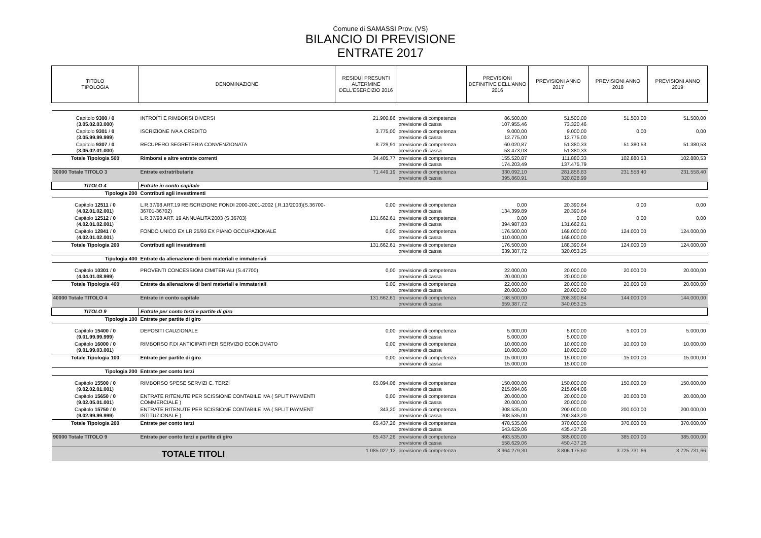Comune di SAMASSI Prov. (VS)
BILANCIO DI PREVISIONE
ENTRATE 2017
| TITOLO TIPOLOGIA | DENOMINAZIONE | RESIDUI PRESUNTI ALTERMINE DELL'ESERCIZIO 2016 | | PREVISIONI DEFINITIVE DELL'ANNO 2016 | PREVISIONI ANNO 2017 | PREVISIONI ANNO 2018 | PREVISIONI ANNO 2019 |
| --- | --- | --- | --- | --- | --- | --- | --- |
| Capitolo 9300 / 0 ( 3.05.02.03.000 ) | INTROITI E RIMBORSI DIVERSI | 21.900,86 | previsione di competenza previsione di cassa | 86.500,00 107.955,46 | 51.500,00 73.320,46 | 51.500,00 | 51.500,00 |
| Capitolo 9301 / 0 ( 3.05.99.99.999 ) | ISCRIZIONE IVA A CREDITO | 3.775,00 | previsione di competenza previsione di cassa | 9.000,00 12.775,00 | 9.000,00 12.775,00 | 0,00 | 0,00 |
| Capitolo 9307 / 0 ( 3.05.02.01.000 ) | RECUPERO SEGRETERIA CONVENZIONATA | 8.729,91 | previsione di competenza previsione di cassa | 60.020,87 53.473,03 | 51.380,33 51.380,33 | 51.380,53 | 51.380,53 |
| Totale Tipologia 500 | Rimborsi e altre entrate correnti | 34.405,77 | previsione di competenza previsione di cassa | 155.520,87 174.203,49 | 111.880,33 137.475,79 | 102.880,53 | 102.880,53 |
| 30000 Totale TITOLO 3 | Entrate extratributarie | 71.449,19 | previsione di competenza previsione di cassa | 330.092,10 395.860,91 | 281.856,83 320.828,99 | 231.558,40 | 231.558,40 |
| TITOLO 4 | Entrate in conto capitale | | | | | | |
| Tipologia 200 | Contributi agli investimenti | | | | | | |
| Capitolo 12511 / 0 ( 4.02.01.02.001 ) | L.R.37/98 ART.19 REISCRIZIONE FONDI 2000-2001-2002 (.R.13/2003)(S.36700-36701-36702) | 0,00 | previsione di competenza previsione di cassa | 0,00 134.399,89 | 20.390,64 20.390,64 | 0,00 | 0,00 |
| Capitolo 12512 / 0 ( 4.02.01.02.001 ) | L.R.37/98 ART. 19 ANNUALITA'2003 (S.36703) | 131.662,61 | previsione di competenza previsione di cassa | 0,00 394.987,83 | 0,00 131.662,61 | 0,00 | 0,00 |
| Capitolo 12841 / 0 ( 4.02.01.02.001 ) | FONDO UNICO EX LR 25/93 EX PIANO OCCUPAZIONALE | 0,00 | previsione di competenza previsione di cassa | 176.500,00 110.000,00 | 168.000,00 168.000,00 | 124.000,00 | 124.000,00 |
| Totale Tipologia 200 | Contributi agli investimenti | 131.662,61 | previsione di competenza previsione di cassa | 176.500,00 639.387,72 | 188.390,64 320.053,25 | 124.000,00 | 124.000,00 |
| Tipologia 400 | Entrate da alienazione di beni materiali e immateriali | | | | | | |
| Capitolo 10301 / 0 ( 4.04.01.08.999 ) | PROVENTI CONCESSIONI CIMITERIALI (S.47700) | 0,00 | previsione di competenza previsione di cassa | 22.000,00 20.000,00 | 20.000,00 20.000,00 | 20.000,00 | 20.000,00 |
| Totale Tipologia 400 | Entrate da alienazione di beni materiali e immateriali | 0,00 | previsione di competenza previsione di cassa | 22.000,00 20.000,00 | 20.000,00 20.000,00 | 20.000,00 | 20.000,00 |
| 40000 Totale TITOLO 4 | Entrate in conto capitale | 131.662,61 | previsione di competenza previsione di cassa | 198.500,00 659.387,72 | 208.390,64 340.053,25 | 144.000,00 | 144.000,00 |
| TITOLO 9 | Entrate per conto terzi e partite di giro | | | | | | |
| Tipologia 100 | Entrate per partite di giro | | | | | | |
| Capitolo 15400 / 0 ( 9.01.99.99.999 ) | DEPOSITI CAUZIONALE | 0,00 | previsione di competenza previsione di cassa | 5.000,00 5.000,00 | 5.000,00 5.000,00 | 5.000,00 | 5.000,00 |
| Capitolo 16000 / 0 ( 9.01.99.03.001 ) | RIMBORSO F.DI ANTICIPATI PER SERVIZIO ECONOMATO | 0,00 | previsione di competenza previsione di cassa | 10.000,00 10.000,00 | 10.000,00 10.000,00 | 10.000,00 | 10.000,00 |
| Totale Tipologia 100 | Entrate per partite di giro | 0,00 | previsione di competenza previsione di cassa | 15.000,00 15.000,00 | 15.000,00 15.000,00 | 15.000,00 | 15.000,00 |
| Tipologia 200 | Entrate per conto terzi | | | | | | |
| Capitolo 15500 / 0 ( 9.02.02.01.001 ) | RIMBORSO SPESE SERVIZI C. TERZI | 65.094,06 | previsione di competenza previsione di cassa | 150.000,00 215.094,06 | 150.000,00 215.094,06 | 150.000,00 | 150.000,00 |
| Capitolo 15650 / 0 ( 9.02.05.01.001 ) | ENTRATE RITENUTE PER SCISSIONE CONTABILE IVA ( SPLIT PAYMENTI COMMERCIALE ) | 0,00 | previsione di competenza previsione di cassa | 20.000,00 20.000,00 | 20.000,00 20.000,00 | 20.000,00 | 20.000,00 |
| Capitolo 15750 / 0 ( 9.02.99.99.999 ) | ENTRATE RITENUTE PER SCISSIONE CONTABILE IVA ( SPLIT PAYMENT ISTITUZIONALE ) | 343,20 | previsione di competenza previsione di cassa | 308.535,00 308.535,00 | 200.000,00 200.343,20 | 200.000,00 | 200.000,00 |
| Totale Tipologia 200 | Entrate per conto terzi | 65.437,26 | previsione di competenza previsione di cassa | 478.535,00 543.629,06 | 370.000,00 435.437,26 | 370.000,00 | 370.000,00 |
| 90000 Totale TITOLO 9 | Entrate per conto terzi e partite di giro | 65.437,26 | previsione di competenza previsione di cassa | 493.535,00 558.629,06 | 385.000,00 450.437,26 | 385.000,00 | 385.000,00 |
| TOTALE TITOLI | | 1.085.027,12 | previsione di competenza | 3.964.279,30 | 3.806.175,60 | 3.725.731,66 | 3.725.731,66 |